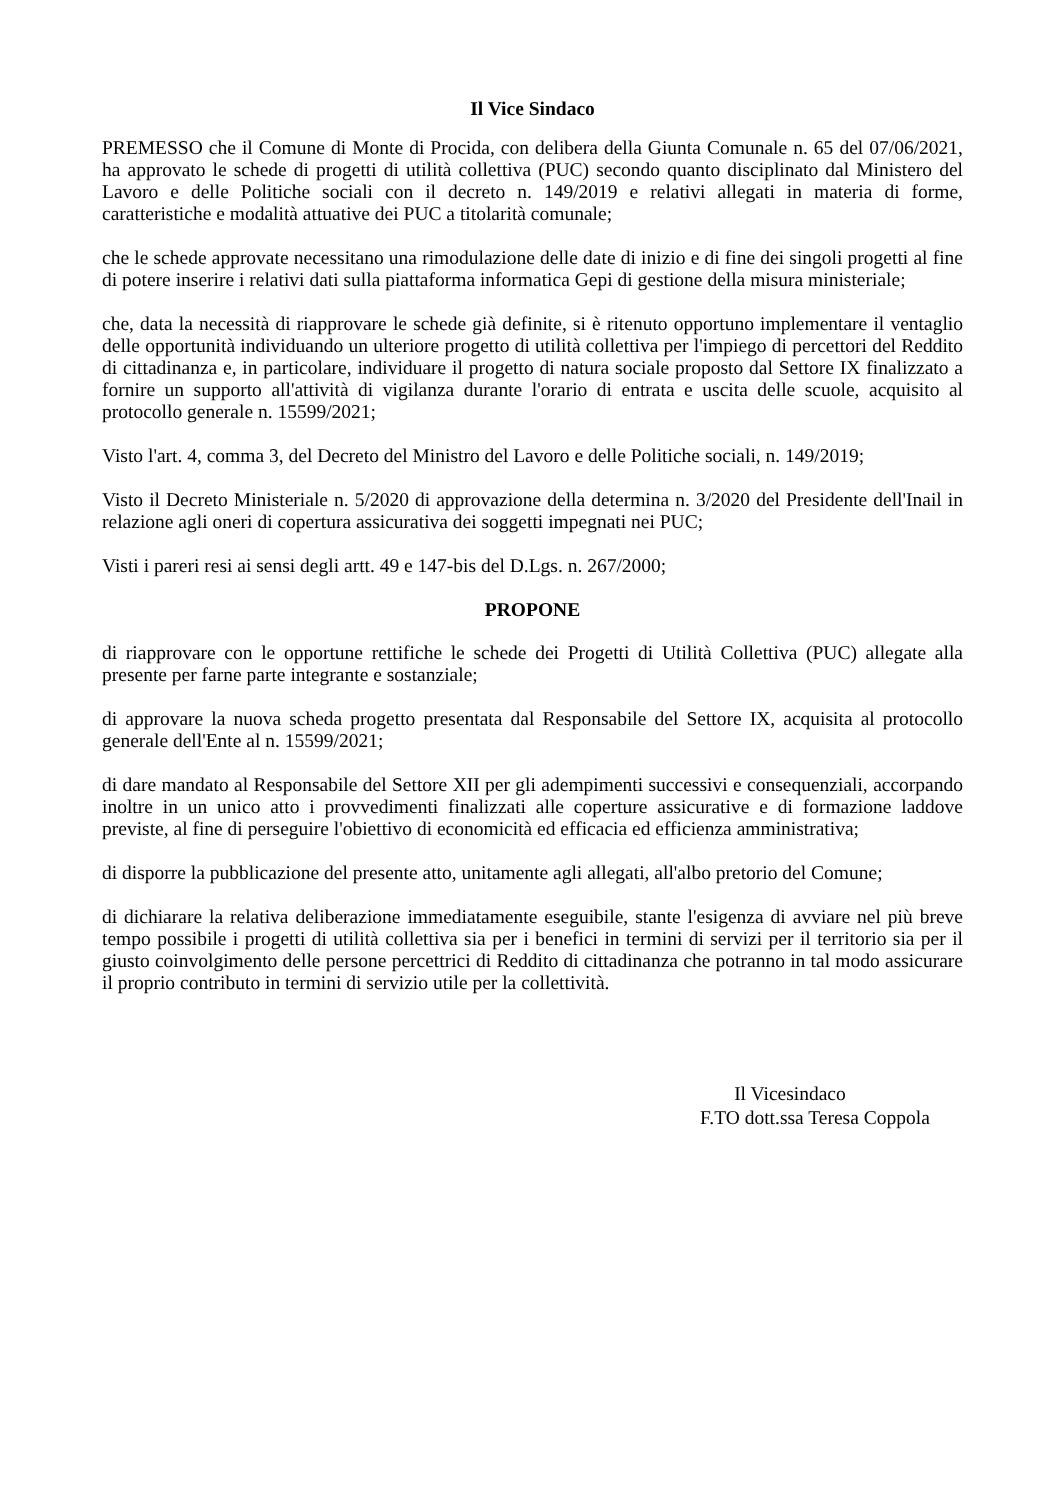Il Vice Sindaco
PREMESSO che il Comune di Monte di Procida, con delibera della Giunta Comunale n. 65 del 07/06/2021, ha approvato le schede di progetti di utilità collettiva (PUC) secondo quanto disciplinato dal Ministero del Lavoro e delle Politiche sociali con il decreto n. 149/2019 e relativi allegati in materia di forme, caratteristiche e modalità attuative dei PUC a titolarità comunale;
che le schede approvate necessitano una rimodulazione delle date di inizio e di fine dei singoli progetti al fine di potere inserire i relativi dati sulla piattaforma informatica Gepi di gestione della misura ministeriale;
che, data la necessità di riapprovare le schede già definite, si è ritenuto opportuno implementare il ventaglio delle opportunità individuando un ulteriore progetto di utilità collettiva per l'impiego di percettori del Reddito di cittadinanza e, in particolare, individuare il progetto di natura sociale proposto dal Settore IX finalizzato a fornire un supporto all'attività di vigilanza durante l'orario di entrata e uscita delle scuole, acquisito al protocollo generale n. 15599/2021;
Visto l'art. 4, comma 3, del Decreto del Ministro del Lavoro e delle Politiche sociali, n. 149/2019;
Visto il Decreto Ministeriale n. 5/2020 di approvazione della determina n. 3/2020 del Presidente dell'Inail in relazione agli oneri di copertura assicurativa dei soggetti impegnati nei PUC;
Visti i pareri resi ai sensi degli artt. 49 e 147-bis del D.Lgs. n. 267/2000;
PROPONE
di riapprovare con le opportune rettifiche le schede dei Progetti di Utilità Collettiva (PUC) allegate alla presente per farne parte integrante e sostanziale;
di approvare la nuova scheda progetto presentata dal Responsabile del Settore IX, acquisita al protocollo generale dell'Ente al n. 15599/2021;
di dare mandato al Responsabile del Settore XII per gli adempimenti successivi e consequenziali, accorpando inoltre in un unico atto i provvedimenti finalizzati alle coperture assicurative e di formazione laddove previste, al fine di perseguire l'obiettivo di economicità ed efficacia ed efficienza amministrativa;
di disporre la pubblicazione del presente atto, unitamente agli allegati, all'albo pretorio del Comune;
di dichiarare la relativa deliberazione immediatamente eseguibile, stante l'esigenza di avviare nel più breve tempo possibile i progetti di utilità collettiva sia per i benefici in termini di servizi per il territorio sia per il giusto coinvolgimento delle persone percettrici di Reddito di cittadinanza che potranno in tal modo assicurare il proprio contributo in termini di servizio utile per la collettività.
Il Vicesindaco
F.TO dott.ssa Teresa Coppola